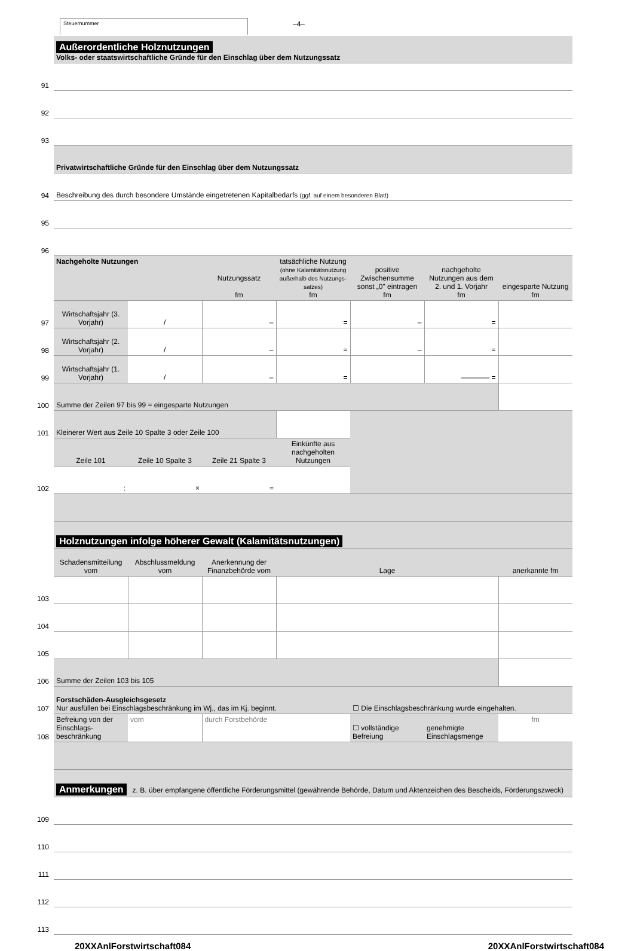Steuernummer –4–
| | Außerordentliche Holznutzungen Volks- oder staatswirtschaftliche Gründe für den Einschlag über dem Nutzungssatz | | | | | | |
| 91 | | | | | | | |
| 92 | | | | | | | |
| 93 | | | | | | | |
| | Privatwirtschaftliche Gründe für den Einschlag über dem Nutzungssatz | | | | | | |
| 94 | Beschreibung des durch besondere Umstände eingetretenen Kapitalbedarfs (ggf. auf einem besonderen Blatt) | | | | | | |
| 95 | | | | | | | |
| 96 | | | | | | | |
| | Nachgeholte Nutzungen | | Nutzungssatz fm | tatsächliche Nutzung (ohne Kalamitätsnutzung außerhalb des Nutzungs-satzes) fm | positive Zwischensumme sonst „0" eintragen fm | nachgeholte Nutzungen aus dem 2. und 1. Vorjahr fm | eingesparte Nutzung fm |
| 97 | Wirtschaftsjahr (3. Vorjahr) | / | – | = | – | = | |
| 98 | Wirtschaftsjahr (2. Vorjahr) | / | – | = | – | = | |
| 99 | Wirtschaftsjahr (1. Vorjahr) | / | – | = | | ———— = | |
| 100 | Summe der Zeilen 97 bis 99 = eingesparte Nutzungen | | | | | | |
| 101 | Kleinerer Wert aus Zeile 10 Spalte 3 oder Zeile 100 | | | | | | |
| | Zeile 101 | Zeile 10 Spalte 3 | Zeile 21 Spalte 3 | Einkünfte aus nachgeholten Nutzungen | | | |
| 102 | : | × | = | | | | |
| | Holznutzungen infolge höherer Gewalt (Kalamitätsnutzungen) | | | | | | |
| | Schadensmitteilung vom | Abschlussmeldung vom | Anerkennung der Finanzbehörde vom | Lage | | | anerkannte fm |
| 103 | | | | | | | |
| 104 | | | | | | | |
| 105 | | | | | | | |
| 106 | Summe der Zeilen 103 bis 105 | | | | | | |
| 107 | Forstschäden-Ausgleichsgesetz Nur ausfüllen bei Einschlagsbeschränkung im Wj., das im Kj. beginnt. | | | | ☐ Die Einschlagsbeschränkung wurde eingehalten. | | |
| 108 | Befreiung von der Einschlags-beschränkung | vom | durch Forstbehörde | | ☐ vollständige Befreiung | genehmigte Einschlagsmenge | fm |
| | Anmerkungen z. B. über empfangene öffentliche Förderungsmittel (gewährende Behörde, Datum und Aktenzeichen des Bescheids, Förderungszweck) | | | | | | |
| 109 | | | | | | | |
| 110 | | | | | | | |
| 111 | | | | | | | |
| 112 | | | | | | | |
| 113 | | | | | | | |
20XXAnlForstwirtschaft084 20XXAnlForstwirtschaft084